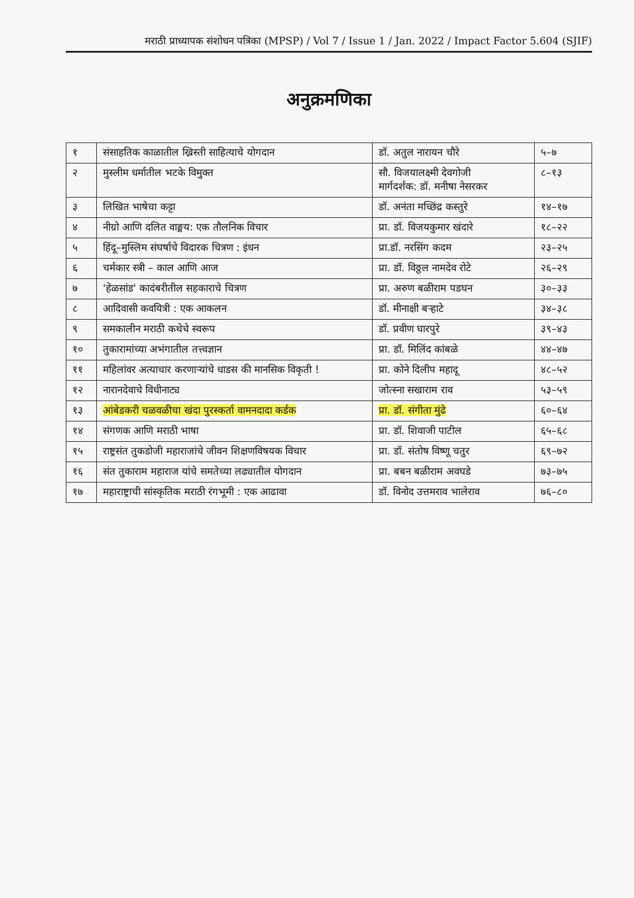मराठी प्राध्यापक संशोधन पत्रिका (MPSP) / Vol 7 / Issue 1 / Jan. 2022 / Impact Factor 5.604 (SJIF)
अनुक्रमणिका
| १ | संसाहतिक काळातील ख्रिस्ती साहित्याचे योगदान | डॉ. अतुल नारायन चौरे | ५–७ |
| २ | मुस्लीम धर्मातील भटके विमुक्त | सौ. विजयालक्ष्मी देवगोजी मार्गदर्शक: डॉ. मनीषा नेसरकर | ८–१३ |
| ३ | लिखित भाषेचा कट्टा | डॉ. अनंता मच्छिंद्र कस्तुरे | १४–१७ |
| ४ | नीग्रो आणि दलित वाङ्मय: एक तौलनिक विचार | प्रा. डॉ. विजयकुमार खंदारे | १८–२२ |
| ५ | हिंदू–मुस्लिम संघर्षाचे विदारक चित्रण : इंधन | प्रा.डॉ. नरसिंग कदम | २३–२५ |
| ६ | चर्मकार स्त्री – काल आणि आज | प्रा. डॉ. विठ्ठल नामदेव रोटे | २६–२९ |
| ७ | 'हेळसांड' कादंबरीतील सहकाराचे चित्रण | प्रा. अरुण बळीराम पडघन | ३०–३३ |
| ८ | आदिवासी कवयित्री : एक आकलन | डॉ. मीनाक्षी बऱ्हाटे | ३४–३८ |
| ९ | समकालीन मराठी कथेचे स्वरूप | डॉ. प्रवीण घारपुरे | ३९–४३ |
| १० | तुकारामांच्या अभंगातील तत्त्वज्ञान | प्रा. डॉ. मिलिंद कांबळे | ४४–४७ |
| ११ | महिलांवर अत्याचार करणाऱ्यांचे धाडस की मानसिक विकृती ! | प्रा. कोने दिलीप महादू | ४८–५२ |
| १२ | नारानदेवाचे विधीनाट्य | जोत्स्ना सखाराम राव | ५३–५९ |
| १३ | आंबेडकरी चळवळीचा खंदा पुरस्कर्ता वामनदादा कर्डक | प्रा. डॉ. संगीता मुंढे | ६०–६४ |
| १४ | संगणक आणि मराठी भाषा | प्रा. डॉ. शिवाजी पाटील | ६५–६८ |
| १५ | राष्ट्रसंत तुकडोजी महाराजांचे जीवन शिक्षणविषयक विचार | प्रा. डॉ. संतोष विष्णू चतुर | ६९–७२ |
| १६ | संत तुकाराम महाराज यांचे समतेच्या लढ्यातील योगदान | प्रा. बबन बळीराम अवघडे | ७३–७५ |
| १७ | महाराष्ट्राची सांस्कृतिक मराठी रंगभूमी : एक आढावा | डॉ. विनोद उत्तमराव भालेराव | ७६–८० |